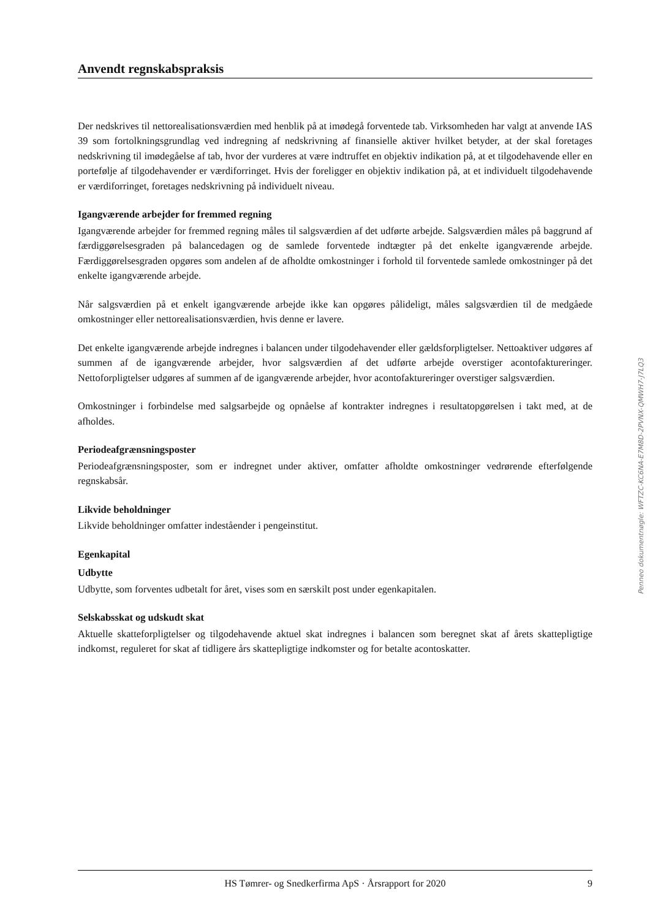Anvendt regnskabspraksis
Der nedskrives til nettorealisationsværdien med henblik på at imødegå forventede tab. Virksomheden har valgt at anvende IAS 39 som fortolkningsgrundlag ved indregning af nedskrivning af finansielle aktiver hvilket betyder, at der skal foretages nedskrivning til imødegåelse af tab, hvor der vurderes at være indtruffet en objektiv indikation på, at et tilgodehavende eller en portefølje af tilgodehavender er værdiforringet. Hvis der foreligger en objektiv indikation på, at et individuelt tilgodehavende er værdiforringet, foretages nedskrivning på individuelt niveau.
Igangværende arbejder for fremmed regning
Igangværende arbejder for fremmed regning måles til salgsværdien af det udførte arbejde. Salgsværdien måles på baggrund af færdiggørelsesgraden på balancedagen og de samlede forventede indtægter på det enkelte igangværende arbejde. Færdiggørelsesgraden opgøres som andelen af de afholdte omkostninger i forhold til forventede samlede omkostninger på det enkelte igangværende arbejde.
Når salgsværdien på et enkelt igangværende arbejde ikke kan opgøres pålideligt, måles salgsværdien til de medgåede omkostninger eller nettorealisationsværdien, hvis denne er lavere.
Det enkelte igangværende arbejde indregnes i balancen under tilgodehavender eller gældsforpligtelser. Nettoaktiver udgøres af summen af de igangværende arbejder, hvor salgsværdien af det udførte arbejde overstiger acontofaktureringer. Nettoforpligtelser udgøres af summen af de igangværende arbejder, hvor acontofaktureringer overstiger salgsværdien.
Omkostninger i forbindelse med salgsarbejde og opnåelse af kontrakter indregnes i resultatopgørelsen i takt med, at de afholdes.
Periodeafgrænsningsposter
Periodeafgrænsningsposter, som er indregnet under aktiver, omfatter afholdte omkostninger vedrørende efterfølgende regnskabsår.
Likvide beholdninger
Likvide beholdninger omfatter indeståender i pengeinstitut.
Egenkapital
Udbytte
Udbytte, som forventes udbetalt for året, vises som en særskilt post under egenkapitalen.
Selskabsskat og udskudt skat
Aktuelle skatteforpligtelser og tilgodehavende aktuel skat indregnes i balancen som beregnet skat af årets skattepligtige indkomst, reguleret for skat af tidligere års skattepligtige indkomster og for betalte acontoskatter.
Penneo dokumentnøgle: WFTZC-KC6NA-E7M8D-2PVNX-QMWH7-J7LQ3
HS Tømrer- og Snedkerfirma ApS · Årsrapport for 2020 9